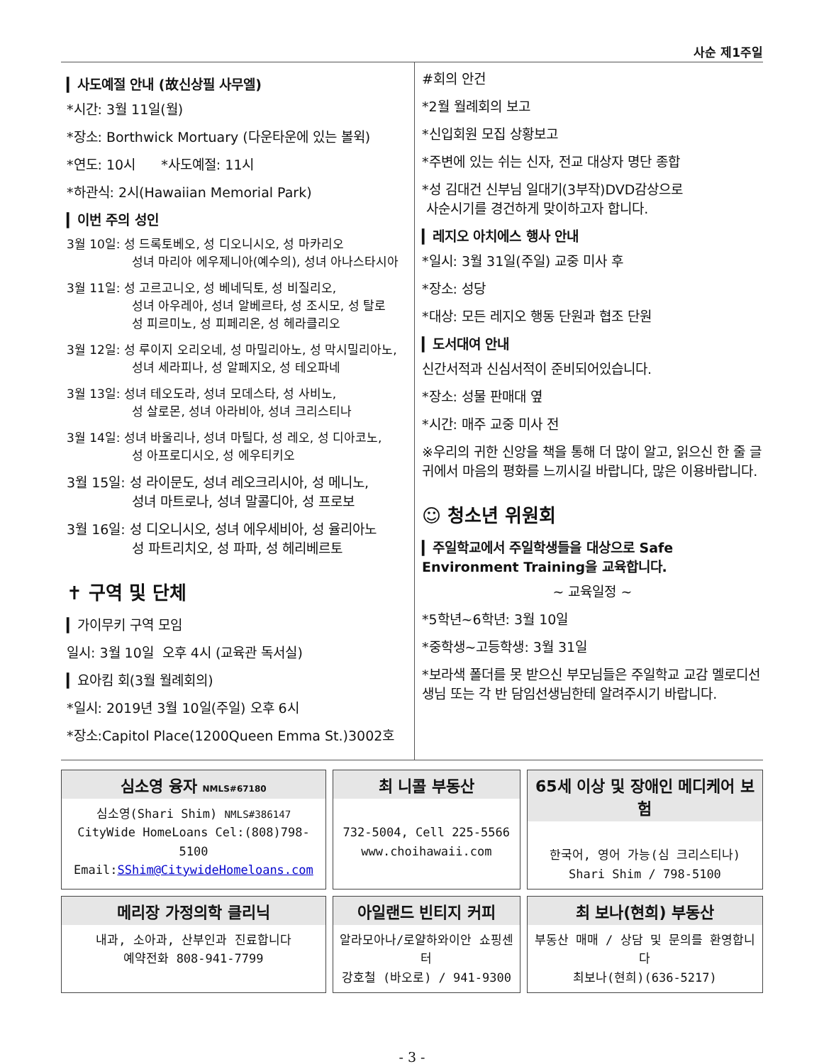사순 제1주일
▎사도예절 안내 (故신상필 사무엘)
*시간: 3월 11일(월)
*장소: Borthwick Mortuary (다운타운에 있는 볼윅)
*연도: 10시 *사도예절: 11시
*하관식: 2시(Hawaiian Memorial Park)
▎이번 주의 성인
3월 10일: 성 드록토베오, 성 디오니시오, 성 마카리오
성녀 마리아 에우제니아(예수의), 성녀 아나스타시아
3월 11일: 성 고르고니오, 성 베네딕토, 성 비질리오,
성녀 아우레아, 성녀 알베르타, 성 조시모, 성 탈로
성 피르미노, 성 피페리온, 성 헤라클리오
3월 12일: 성 루이지 오리오네, 성 마밀리아노, 성 막시밀리아노,
성녀 세라피나, 성 알페지오, 성 테오파네
3월 13일: 성녀 테오도라, 성녀 모데스타, 성 사비노,
성 살로몬, 성녀 아라비아, 성녀 크리스티나
3월 14일: 성녀 바울리나, 성녀 마틸다, 성 레오, 성 디아코노,
성 아프로디시오, 성 에우티키오
3월 15일: 성 라이문도, 성녀 레오크리시아, 성 메니노,
성녀 마트로나, 성녀 말콜디아, 성 프로보
3월 16일: 성 디오니시오, 성녀 에우세비아, 성 율리아노
성 파트리치오, 성 파파, 성 헤리베르토
✝ 구역 및 단체
▎가이무키 구역 모임
일시: 3월 10일 오후 4시 (교육관 독서실)
▎요아킴 회(3월 월례회의)
*일시: 2019년 3월 10일(주일) 오후 6시
*장소:Capitol Place(1200Queen Emma St.)3002호
#회의 안건
*2월 월례회의 보고
*신입회원 모집 상황보고
*주변에 있는 쉬는 신자, 전교 대상자 명단 종합
*성 김대건 신부님 일대기(3부작)DVD감상으로
사순시기를 경건하게 맞이하고자 합니다.
▎레지오 아치에스 행사 안내
*일시: 3월 31일(주일) 교중 미사 후
*장소: 성당
*대상: 모든 레지오 행동 단원과 협조 단원
▎도서대여 안내
신간서적과 신심서적이 준비되어있습니다.
*장소: 성물 판매대 옆
*시간: 매주 교중 미사 전
※우리의 귀한 신앙을 책을 통해 더 많이 알고, 읽으신 한 줄 글귀에서 마음의 평화를 느끼시길 바랍니다, 많은 이용바랍니다.
☺ 청소년 위원회
▎주일학교에서 주일학생들을 대상으로 Safe Environment Training을 교육합니다.
~ 교육일정 ~
*5학년~6학년: 3월 10일
*중학생~고등학생: 3월 31일
*보라색 폴더를 못 받으신 부모님들은 주일학교 교감 멜로디선생님 또는 각 반 담임선생님한테 알려주시기 바랍니다.
| 심소영 융자 NMLS#67180 심소영(Shari Shim) NMLS#386147 CityWide HomeLoans Cel:(808)798-5100 Email: SShim@CitywideHomeloans.com | 최 니콜 부동산 732-5004, Cell 225-5566 www.choihawaii.com | 65세 이상 및 장애인 메디케어 보험 한국어, 영어 가능(심 크리스티나) Shari Shim / 798-5100 |
| 메리장 가정의학 클리닉 내과, 소아과, 산부인과 진료합니다 예약전화 808-941-7799 | 아일랜드 빈티지 커피 알라모아나/로얄하와이안 쇼핑센터 강호철 (바오로) / 941-9300 | 최 보나(현희) 부동산 부동산 매매 / 상담 및 문의를 환영합니다 최보나(현희)(636-5217) |
- 3 -